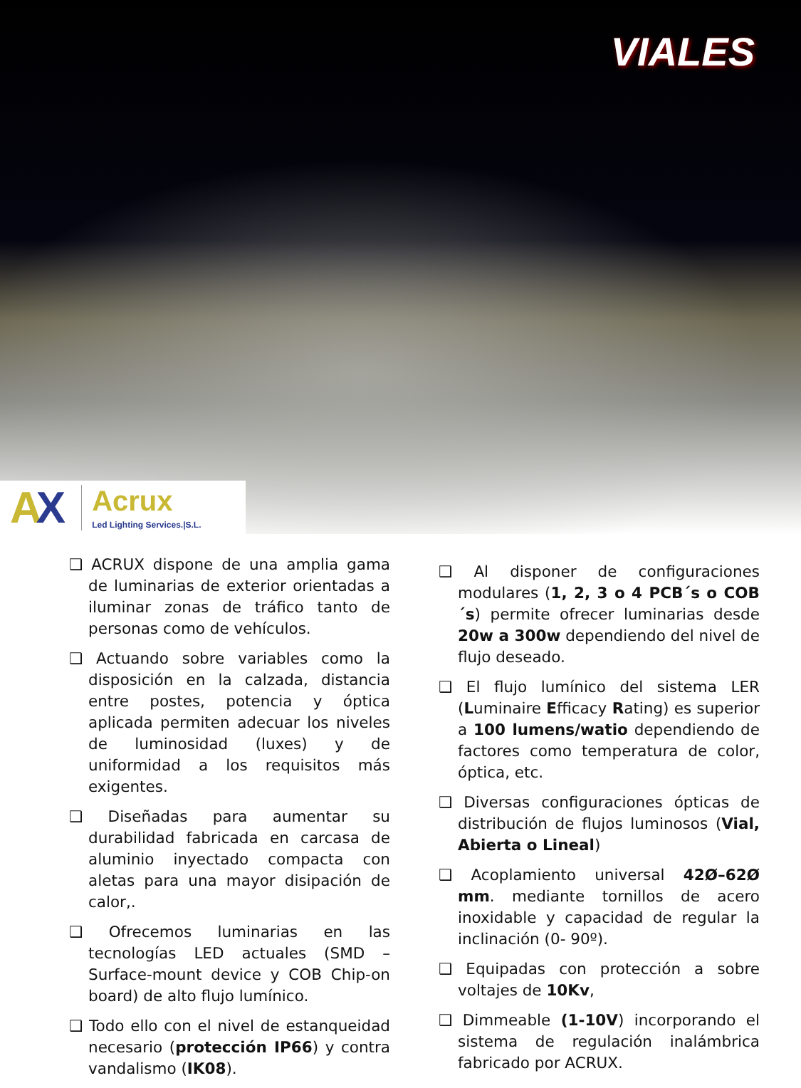VIALES
AX
Acrux
Led Lighting Services.|S.L.
❑ ACRUX dispone de una amplia gama de luminarias de exterior orientadas a iluminar zonas de tráfico tanto de personas como de vehículos.
❑ Actuando sobre variables como la disposición en la calzada, distancia entre postes, potencia y óptica aplicada permiten adecuar los niveles de luminosidad (luxes) y de uniformidad a los requisitos más exigentes.
❑ Diseñadas para aumentar su durabilidad fabricada en carcasa de aluminio inyectado compacta con aletas para una mayor disipación de calor,.
❑ Ofrecemos luminarias en las tecnologías LED actuales (SMD – Surface-mount device y COB Chip-on board) de alto flujo lumínico.
❑ Todo ello con el nivel de estanqueidad necesario (protección IP66) y contra vandalismo (IK08).
❑ Al disponer de configuraciones modulares (1, 2, 3 o 4 PCB´s o COB´s) permite ofrecer luminarias desde 20w a 300w dependiendo del nivel de flujo deseado.
❑ El flujo lumínico del sistema LER (Luminaire Efficacy Rating) es superior a 100 lumens/watio dependiendo de factores como temperatura de color, óptica, etc.
❑ Diversas configuraciones ópticas de distribución de flujos luminosos (Vial, Abierta o Lineal)
❑ Acoplamiento universal 42Ø–62Ø mm. mediante tornillos de acero inoxidable y capacidad de regular la inclinación (0- 90º).
❑ Equipadas con protección a sobre voltajes de 10Kv,
❑ Dimmeable (1-10V) incorporando el sistema de regulación inalámbrica fabricado por ACRUX.